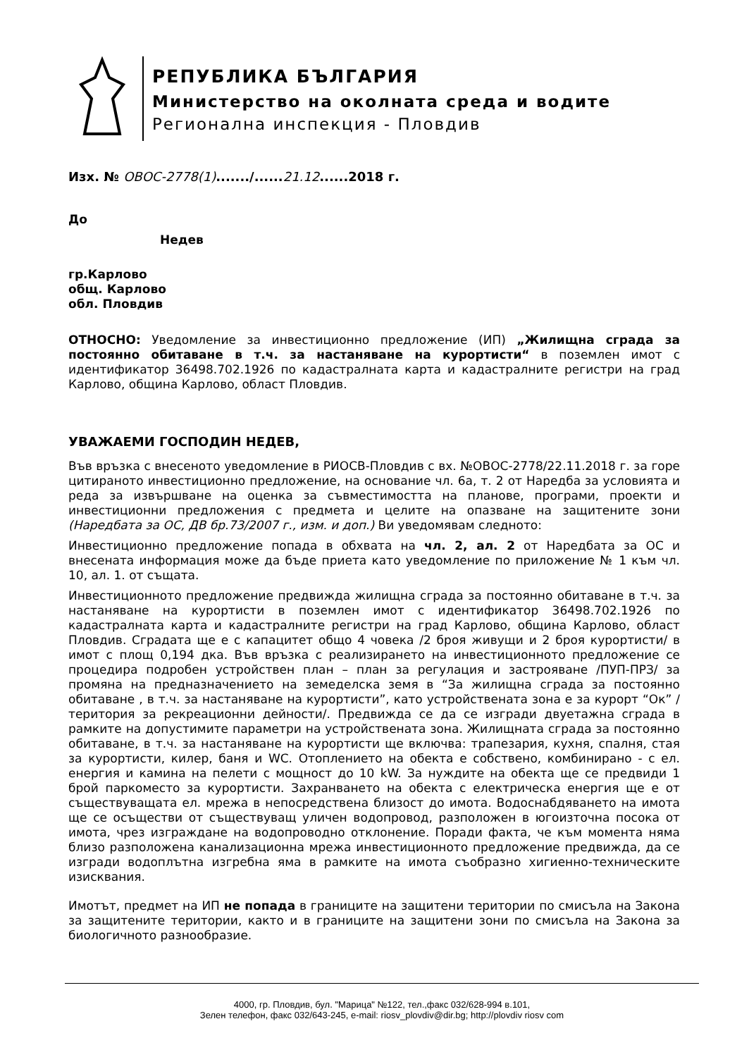РЕПУБЛИКА БЪЛГАРИЯ
Министерство на околната среда и водите
Регионална инспекция - Пловдив
Изх. № ОВОС-2778(1)......./......21.12......2018 г.
До
Недев
гр.Карлово
общ. Карлово
обл. Пловдив
ОТНОСНО: Уведомление за инвестиционно предложение (ИП) „Жилищна сграда за постоянно обитаване в т.ч. за настаняване на курортисти“ в поземлен имот с идентификатор 36498.702.1926 по кадастралната карта и кадастралните регистри на град Карлово, община Карлово, област Пловдив.
УВАЖАЕМИ ГОСПОДИН НЕДЕВ,
Във връзка с внесеното уведомление в РИОСВ-Пловдив с вх. №ОВОС-2778/22.11.2018 г. за горе цитираното инвестиционно предложение, на основание чл. 6а, т. 2 от Наредба за условията и реда за извършване на оценка за съвместимостта на планове, програми, проекти и инвестиционни предложения с предмета и целите на опазване на защитените зони (Наредбата за ОС, ДВ бр.73/2007 г., изм. и доп.) Ви уведомявам следното:
Инвестиционно предложение попада в обхвата на чл. 2, ал. 2 от Наредбата за ОС и внесената информация може да бъде приета като уведомление по приложение № 1 към чл. 10, ал. 1. от същата.
Инвестиционното предложение предвижда жилищна сграда за постоянно обитаване в т.ч. за настаняване на курортисти в поземлен имот с идентификатор 36498.702.1926 по кадастралната карта и кадастралните регистри на град Карлово, община Карлово, област Пловдив. Сградата ще е с капацитет общо 4 човека /2 броя живущи и 2 броя курортисти/ в имот с площ 0,194 дка. Във връзка с реализирането на инвестиционното предложение се процедира подробен устройствен план – план за регулация и застрояване /ПУП-ПРЗ/ за промяна на предназначението на земеделска земя в “За жилищна сграда за постоянно обитаване , в т.ч. за настаняване на курортисти”, като устройствената зона е за курорт “Ок” /територия за рекреационни дейности/. Предвижда се да се изгради двуетажна сграда в рамките на допустимите параметри на устройствената зона. Жилищната сграда за постоянно обитаване, в т.ч. за настаняване на курортисти ще включва: трапезария, кухня, спалня, стая за курортисти, килер, баня и WC. Отоплението на обекта е собствено, комбинирано - с ел. енергия и камина на пелети с мощност до 10 kW. За нуждите на обекта ще се предвиди 1 брой паркоместо за курортисти. Захранването на обекта с електрическа енергия ще е от съществуващата ел. мрежа в непосредствена близост до имота. Водоснабдяването на имота ще се осъществи от съществуващ уличен водопровод, разположен в югоизточна посока от имота, чрез изграждане на водопроводно отклонение. Поради факта, че към момента няма близо разположена канализационна мрежа инвестиционното предложение предвижда, да се изгради водоплътна изгребна яма в рамките на имота съобразно хигиенно-техническите изисквания.
Имотът, предмет на ИП не попада в границите на защитени територии по смисъла на Закона за защитените територии, както и в границите на защитени зони по смисъла на Закона за биологичното разнообразие.
4000, гр. Пловдив, бул. "Марица" №122, тел.,факс 032/628-994 в.101,
Зелен телефон, факс 032/643-245, e-mail: riosv_plovdiv@dir.bg; http://plovdiv riosv com